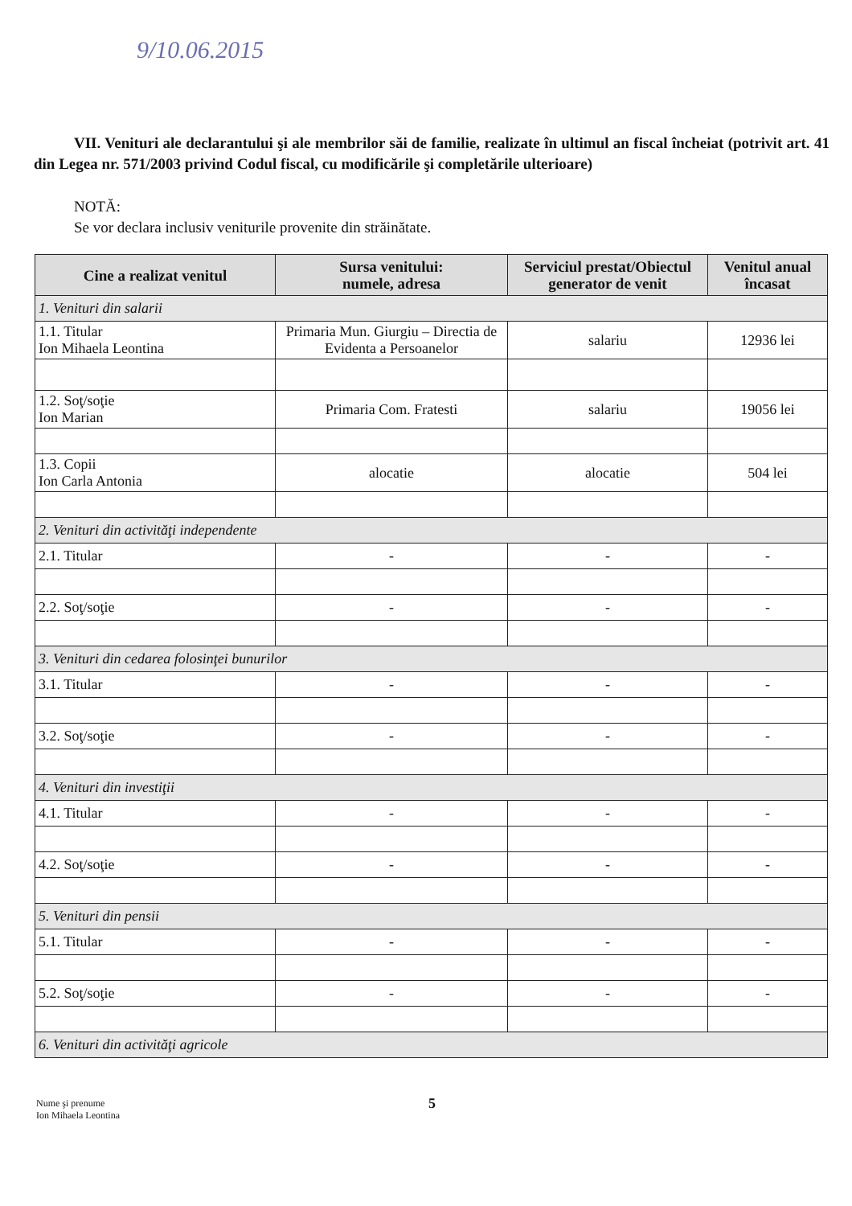9/10.06.2015
VII. Venituri ale declarantului şi ale membrilor săi de familie, realizate în ultimul an fiscal încheiat (potrivit art. 41 din Legea nr. 571/2003 privind Codul fiscal, cu modificările şi completările ulterioare)
NOTĂ:
Se vor declara inclusiv veniturile provenite din străinătate.
| Cine a realizat venitul | Sursa venitului: numele, adresa | Serviciul prestat/Obiectul generator de venit | Venitul anual încasat |
| --- | --- | --- | --- |
| 1. Venituri din salarii | | | |
| 1.1. Titular Ion Mihaela Leontina | Primaria Mun. Giurgiu – Directia de Evidenta a Persoanelor | salariu | 12936 lei |
| 1.2. Soţ/soţie Ion Marian | Primaria Com. Fratesti | salariu | 19056 lei |
| 1.3. Copii Ion Carla Antonia | alocatie | alocatie | 504 lei |
| 2. Venituri din activităţi independente | | | |
| 2.1. Titular | - | - | - |
| 2.2. Soţ/soţie | - | - | - |
| 3. Venituri din cedarea folosinţei bunurilor | | | |
| 3.1. Titular | - | - | - |
| 3.2. Soţ/soţie | - | - | - |
| 4. Venituri din investiţii | | | |
| 4.1. Titular | - | - | - |
| 4.2. Soţ/soţie | - | - | - |
| 5. Venituri din pensii | | | |
| 5.1. Titular | - | - | - |
| 5.2. Soţ/soţie | - | - | - |
| 6. Venituri din activităţi agricole | | | |
Nume şi prenume
Ion Mihaela Leontina
5